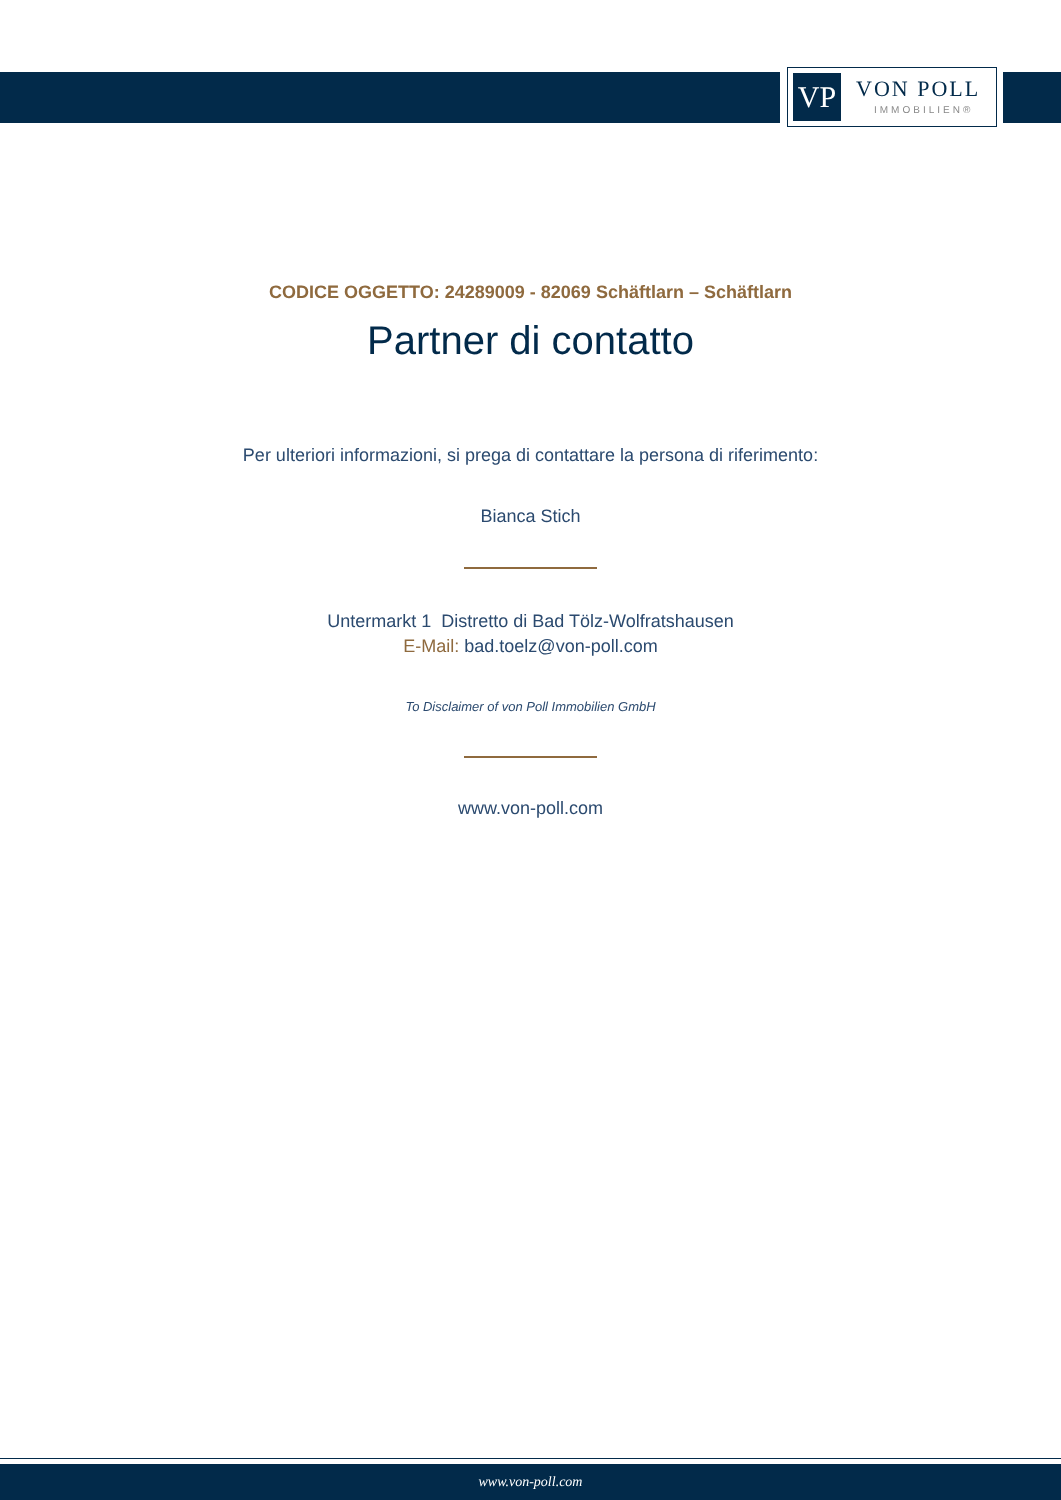VP VON POLL
IMMOBILIEN®
CODICE OGGETTO: 24289009 - 82069 Schäftlarn – Schäftlarn
Partner di contatto
Per ulteriori informazioni, si prega di contattare la persona di riferimento:
Bianca Stich
Untermarkt 1 Distretto di Bad Tölz-Wolfratshausen
E-Mail: bad.toelz@von-poll.com
To Disclaimer of von Poll Immobilien GmbH
www.von-poll.com
www.von-poll.com